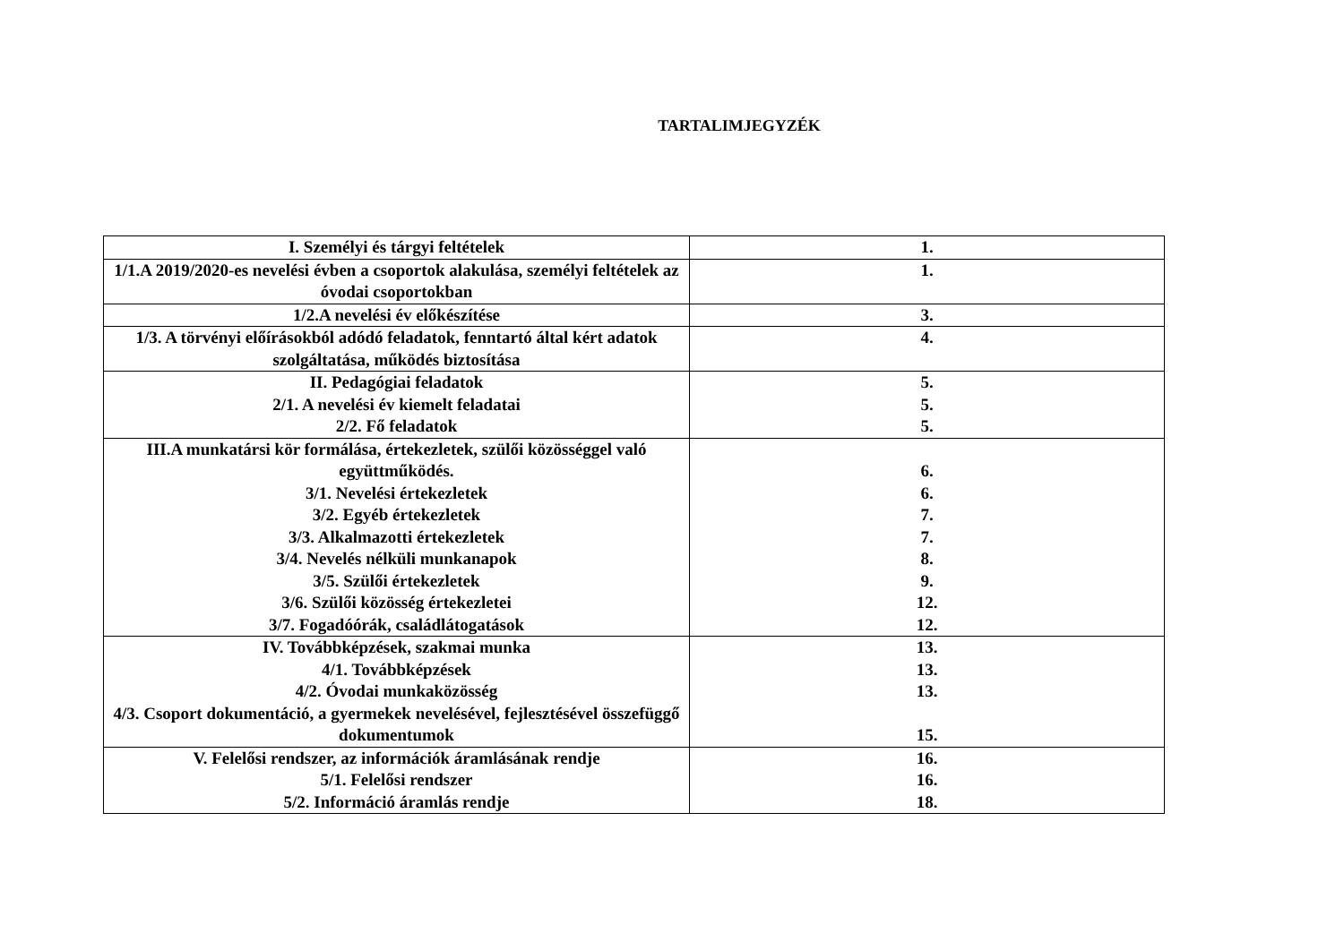TARTALIMJEGYZÉK
| I. Személyi és tárgyi feltételek | 1. |
| 1/1.A 2019/2020-es nevelési évben a csoportok alakulása, személyi feltételek az óvodai csoportokban | 1. |
| 1/2.A nevelési év előkészítése | 3. |
| 1/3. A törvényi előírásokból adódó feladatok, fenntartó által kért adatok szolgáltatása, működés biztosítása | 4. |
| II. Pedagógiai feladatok 2/1. A nevelési év kiemelt feladatai 2/2. Fő feladatok | 5. 5. 5. |
| III.A munkatársi kör formálása, értekezletek, szülői közösséggel való együttműködés. 3/1. Nevelési értekezletek 3/2. Egyéb értekezletek 3/3. Alkalmazotti értekezletek 3/4. Nevelés nélküli munkanapok 3/5. Szülői értekezletek 3/6. Szülői közösség értekezletei 3/7. Fogadóórák, családlátogatások | 6. 6. 7. 7. 8. 9. 12. 12. |
| IV. Továbbképzések, szakmai munka 4/1. Továbbképzések 4/2. Óvodai munkaközösség 4/3. Csoport dokumentáció, a gyermekek nevelésével, fejlesztésével összefüggő dokumentumok | 13. 13. 13. 15. |
| V. Felelősi rendszer, az információk áramlásának rendje 5/1. Felelősi rendszer 5/2. Információ áramlás rendje | 16. 16. 18. |